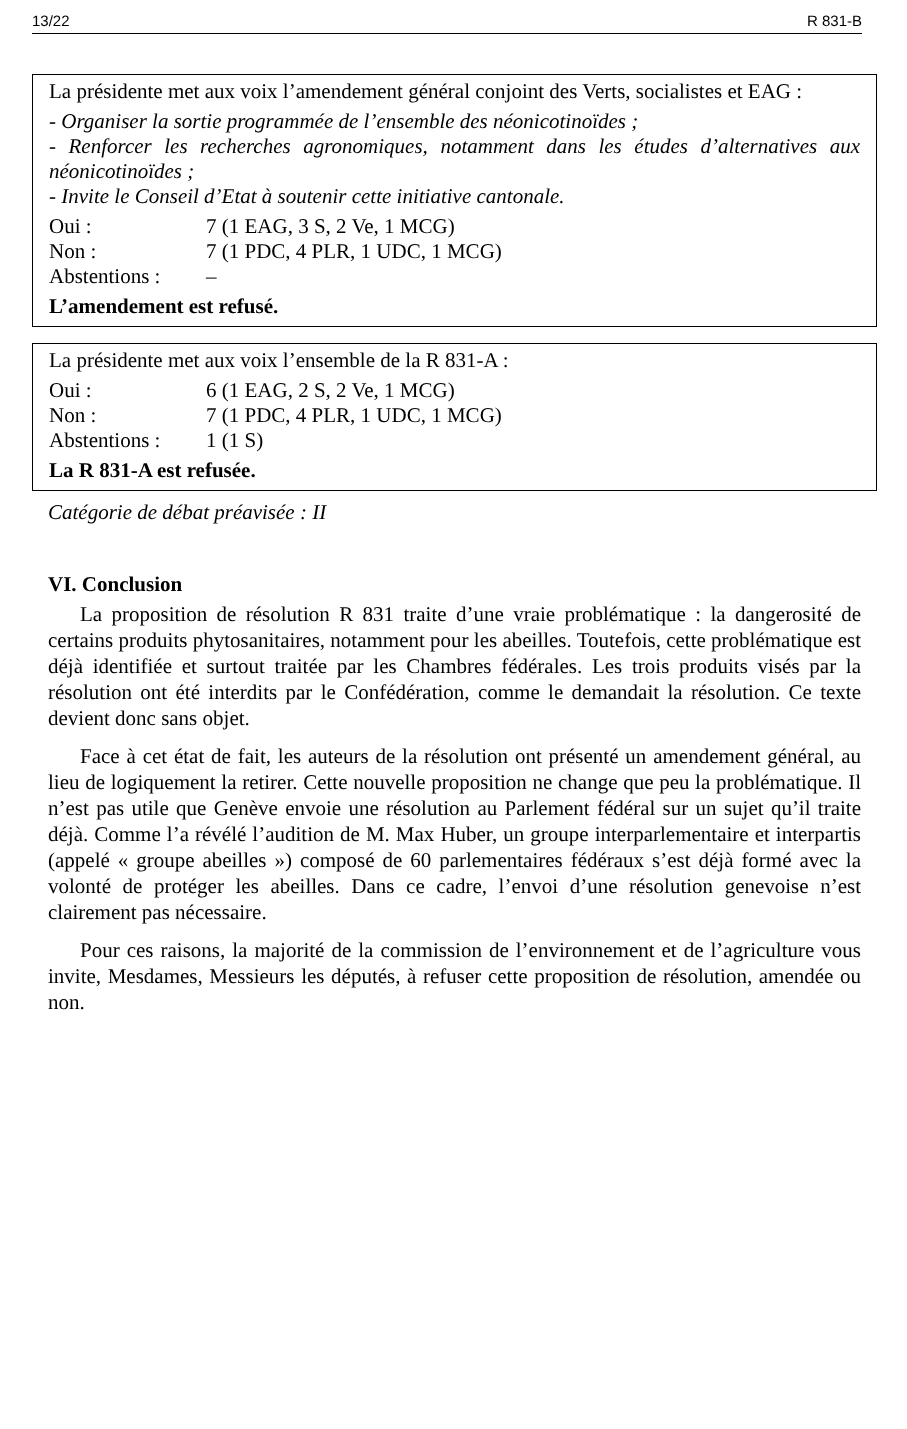13/22 R 831-B
La présidente met aux voix l’amendement général conjoint des Verts, socialistes et EAG :
- Organiser la sortie programmée de l’ensemble des néonicotinoïdes ;
- Renforcer les recherches agronomiques, notamment dans les études d’alternatives aux néonicotinoïdes ;
- Invite le Conseil d’Etat à soutenir cette initiative cantonale.
Oui : 7 (1 EAG, 3 S, 2 Ve, 1 MCG)
Non : 7 (1 PDC, 4 PLR, 1 UDC, 1 MCG)
Abstentions : –
L’amendement est refusé.
La présidente met aux voix l’ensemble de la R 831-A :
Oui : 6 (1 EAG, 2 S, 2 Ve, 1 MCG)
Non : 7 (1 PDC, 4 PLR, 1 UDC, 1 MCG)
Abstentions : 1 (1 S)
La R 831-A est refusée.
Catégorie de débat préavisée : II
VI. Conclusion
La proposition de résolution R 831 traite d’une vraie problématique : la dangerosité de certains produits phytosanitaires, notamment pour les abeilles. Toutefois, cette problématique est déjà identifiée et surtout traitée par les Chambres fédérales. Les trois produits visés par la résolution ont été interdits par le Confédération, comme le demandait la résolution. Ce texte devient donc sans objet.
Face à cet état de fait, les auteurs de la résolution ont présenté un amendement général, au lieu de logiquement la retirer. Cette nouvelle proposition ne change que peu la problématique. Il n’est pas utile que Genève envoie une résolution au Parlement fédéral sur un sujet qu’il traite déjà. Comme l’a révélé l’audition de M. Max Huber, un groupe interparlementaire et interpartis (appelé « groupe abeilles ») composé de 60 parlementaires fédéraux s’est déjà formé avec la volonté de protéger les abeilles. Dans ce cadre, l’envoi d’une résolution genevoise n’est clairement pas nécessaire.
Pour ces raisons, la majorité de la commission de l’environnement et de l’agriculture vous invite, Mesdames, Messieurs les députés, à refuser cette proposition de résolution, amendée ou non.